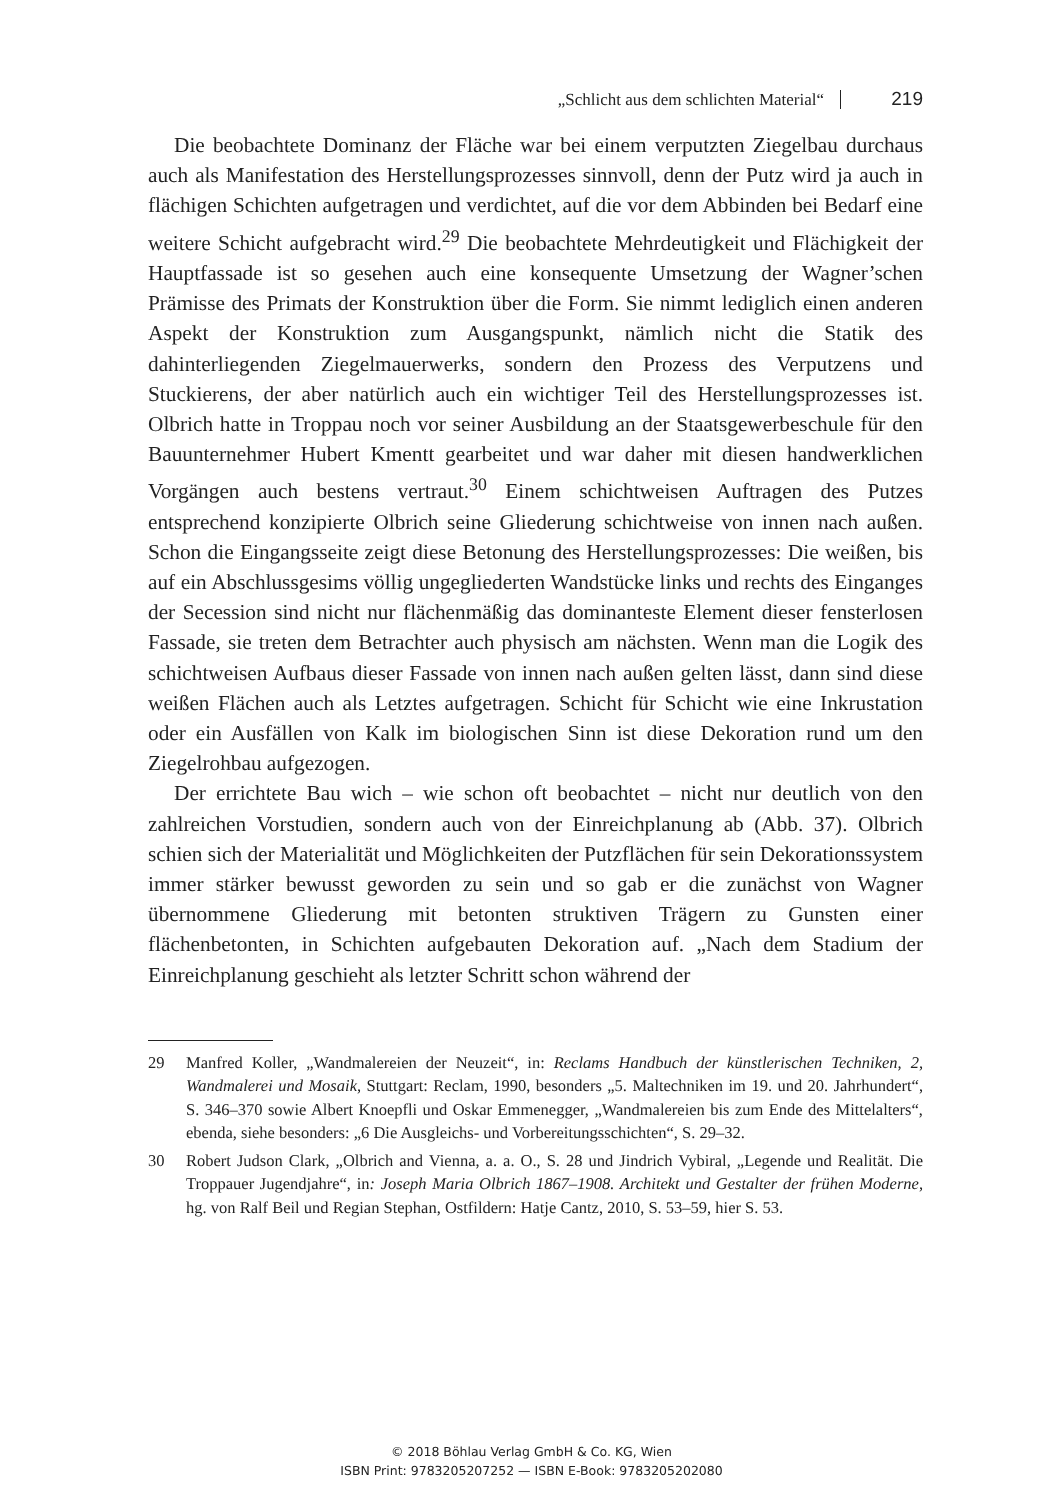„Schlicht aus dem schlichten Material“ 219
Die beobachtete Dominanz der Fläche war bei einem verputzten Ziegelbau durchaus auch als Manifestation des Herstellungsprozesses sinnvoll, denn der Putz wird ja auch in flächigen Schichten aufgetragen und verdichtet, auf die vor dem Abbinden bei Bedarf eine weitere Schicht aufgebracht wird.<sup>29</sup> Die beobachtete Mehrdeutigkeit und Flächigkeit der Hauptfassade ist so gesehen auch eine konsequente Umsetzung der Wagner’schen Prämisse des Primats der Konstruktion über die Form. Sie nimmt lediglich einen anderen Aspekt der Konstruktion zum Ausgangspunkt, nämlich nicht die Statik des dahinterliegenden Ziegelmauerwerks, sondern den Prozess des Verputzens und Stuckierens, der aber natürlich auch ein wichtiger Teil des Herstellungsprozesses ist. Olbrich hatte in Troppau noch vor seiner Ausbildung an der Staatsgewerbeschule für den Bauunternehmer Hubert Kmentt gearbeitet und war daher mit diesen handwerklichen Vorgängen auch bestens vertraut.<sup>30</sup> Einem schichtweisen Auftragen des Putzes entsprechend konzipierte Olbrich seine Gliederung schichtweise von innen nach außen. Schon die Eingangsseite zeigt diese Betonung des Herstellungsprozesses: Die weißen, bis auf ein Abschlussgesims völlig ungegliederten Wandstücke links und rechts des Einganges der Secession sind nicht nur flächenmäßig das dominanteste Element dieser fensterlosen Fassade, sie treten dem Betrachter auch physisch am nächsten. Wenn man die Logik des schichtweisen Aufbaus dieser Fassade von innen nach außen gelten lässt, dann sind diese weißen Flächen auch als Letztes aufgetragen. Schicht für Schicht wie eine Inkrustation oder ein Ausfällen von Kalk im biologischen Sinn ist diese Dekoration rund um den Ziegelrohbau aufgezogen.
Der errichtete Bau wich – wie schon oft beobachtet – nicht nur deutlich von den zahlreichen Vorstudien, sondern auch von der Einreichplanung ab (Abb. 37). Olbrich schien sich der Materialität und Möglichkeiten der Putzflächen für sein Dekorationssystem immer stärker bewusst geworden zu sein und so gab er die zunächst von Wagner übernommene Gliederung mit betonten struktiven Trägern zu Gunsten einer flächenbetonten, in Schichten aufgebauten Dekoration auf. „Nach dem Stadium der Einreichplanung geschieht als letzter Schritt schon während der
29 Manfred Koller, „Wandmalereien der Neuzeit“, in: Reclams Handbuch der künstlerischen Techniken, 2, Wandmalerei und Mosaik, Stuttgart: Reclam, 1990, besonders „5. Maltechniken im 19. und 20. Jahrhundert“, S. 346–370 sowie Albert Knoepfli und Oskar Emmenegger, „Wandmalereien bis zum Ende des Mittelalters“, ebenda, siehe besonders: „6 Die Ausgleichs- und Vorbereitungsschichten“, S. 29–32.
30 Robert Judson Clark, „Olbrich and Vienna, a. a. O., S. 28 und Jindrich Vybiral, „Legende und Realität. Die Troppauer Jugendjahre“, in: Joseph Maria Olbrich 1867–1908. Architekt und Gestalter der frühen Moderne, hg. von Ralf Beil und Regian Stephan, Ostfildern: Hatje Cantz, 2010, S. 53–59, hier S. 53.
© 2018 Böhlau Verlag GmbH & Co. KG, Wien
ISBN Print: 9783205207252 — ISBN E-Book: 9783205202080